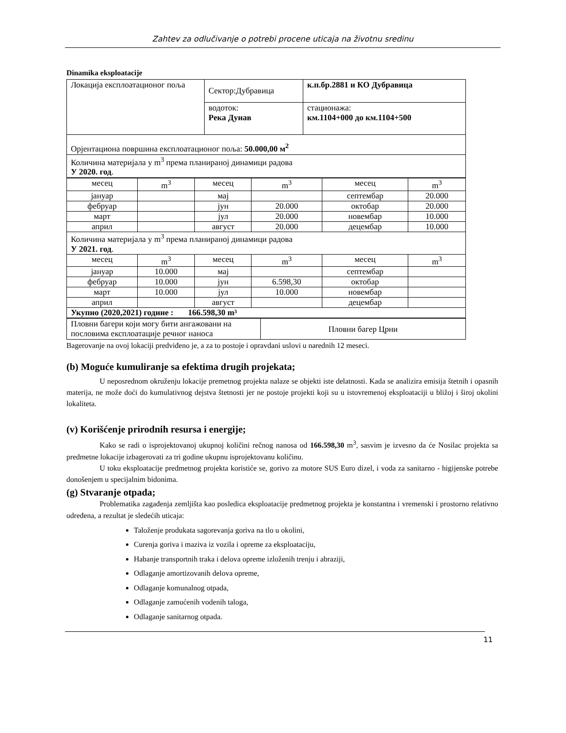Zahtev za odlučivanje o potrebi procene uticaja na životnu sredinu
Dinamika eksploatacije
| Локација експлоатационог поља | Сектор:Дубравица | к.п.бр.2881 и КО Дубравица |
| | водоток: Река Дунав | стационажа: км.1104+000 до км.1104+500 |
| Орјентациона површина експлоатационог поља: 50.000,00 м<sup>2</sup> | | |
| Количина материјала у m<sup>3</sup> према планираној динамици радова У 2020. год . | | |
| месец | m<sup>3</sup> | месец | m<sup>3</sup> | месец | m<sup>3</sup> |
| јануар | | мај | | септембар | 20.000 |
| фебруар | | јун | 20.000 | октобар | 20.000 |
| март | | јул | 20.000 | новембар | 10.000 |
| април | | август | 20.000 | децембар | 10.000 |
| Количина материјала у m<sup>3</sup> према планираној динамици радова У 2021. год . | | | | | |
| месец | m<sup>3</sup> | месец | m<sup>3</sup> | месец | m<sup>3</sup> |
| јануар | 10.000 | мај | | септембар | |
| фебруар | 10.000 | јун | 6.598,30 | октобар | |
| март | 10.000 | јул | 10.000 | новембар | |
| април | | август | | децембар | |
| Укупно (2020,2021) године : 166.598,30 m³ | | | | | |
| Пловни багери који могу бити ангажовани на пословима експлоатације речног наноса | Пловни багер Црни |
Bagerovanje na ovoj lokaciji predviđeno je, a za to postoje i opravdani uslovi u narednih 12 meseci.
(b) Moguće kumuliranje sa efektima drugih projekata;
U neposrednom okruženju lokacije premetnog projekta nalaze se objekti iste delatnosti. Kada se analizira emisija štetnih i opasnih materija, ne može doći do kumulativnog dejstva štetnosti jer ne postoje projekti koji su u istovremenoj eksploataciji u bližoj i široj okolini lokaliteta.
(v) Korišćenje prirodnih resursa i energije;
Kako se radi o isprojektovanoj ukupnoj količini rečnog nanosa od 166.598,30 m<sup>3</sup>, sasvim je izvesno da će Nosilac projekta sa predmetne lokacije izbagerovati za tri godine ukupnu isprojektovanu količinu.
U toku eksploatacije predmetnog projekta koristiće se, gorivo za motore SUS Euro dizel, i voda za sanitarno - higijenske potrebe donošenjem u specijalnim bidonima.
(g) Stvaranje otpada;
Problematika zagađenja zemljišta kao posledica eksploatacije predmetnog projekta je konstantna i vremenski i prostorno relativno određena, a rezultat je sledećih uticaja:
Taloženje produkata sagorevanja goriva na tlo u okolini,
Curenja goriva i maziva iz vozila i opreme za eksploataciju,
Habanje transportnih traka i delova opreme izloženih trenju i abraziji,
Odlaganje amortizovanih delova opreme,
Odlaganje komunalnog otpada,
Odlaganje zamućenih vodenih taloga,
Odlaganje sanitarnog otpada.
11